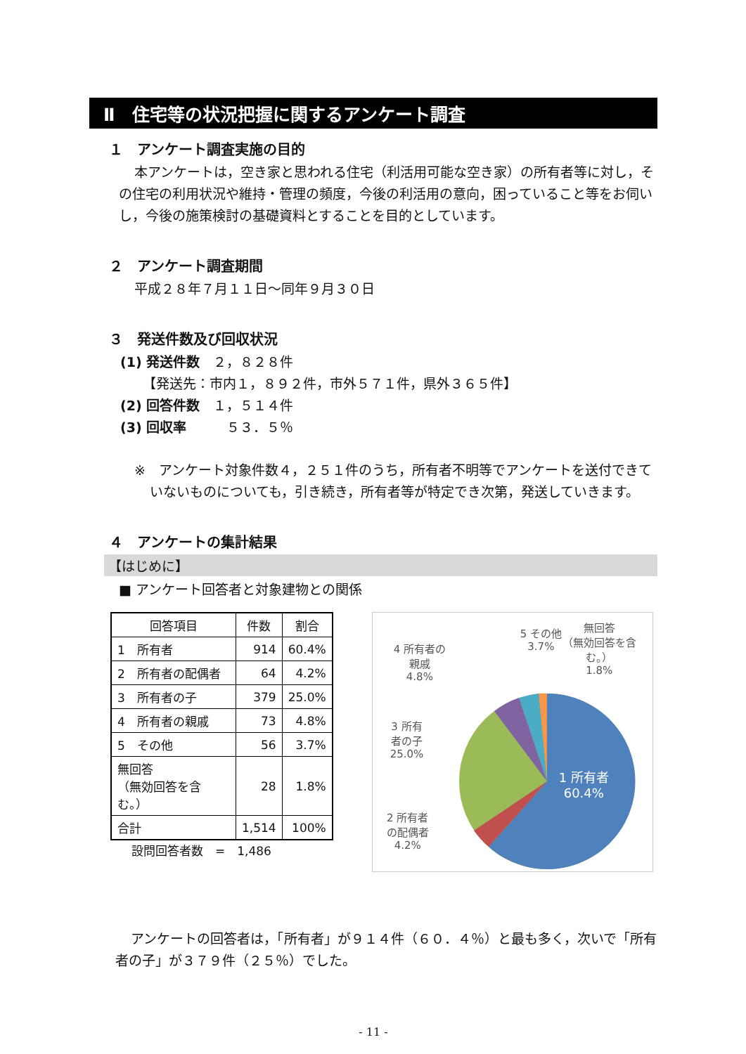Ⅱ　住宅等の状況把握に関するアンケート調査
１　アンケート調査実施の目的
本アンケートは，空き家と思われる住宅（利活用可能な空き家）の所有者等に対し，その住宅の利用状況や維持・管理の頻度，今後の利活用の意向，困っていること等をお伺いし，今後の施策検討の基礎資料とすることを目的としています。
２　アンケート調査期間
平成２８年７月１１日～同年９月３０日
３　発送件数及び回収状況
(1) 発送件数　２，８２８件
【発送先：市内１，８９２件，市外５７１件，県外３６５件】
(2) 回答件数　１，５１４件
(3) 回収率　　　５３．５％
※　アンケート対象件数４，２５１件のうち，所有者不明等でアンケートを送付できていないものについても，引き続き，所有者等が特定でき次第，発送していきます。
４　アンケートの集計結果
【はじめに】
■ アンケート回答者と対象建物との関係
| 回答項目 | 件数 | 割合 |
| --- | --- | --- |
| 1 所有者 | 914 | 60.4% |
| 2 所有者の配偶者 | 64 | 4.2% |
| 3 所有者の子 | 379 | 25.0% |
| 4 所有者の親戚 | 73 | 4.8% |
| 5 その他 | 56 | 3.7% |
| 無回答 （無効回答を含む。） | 28 | 1.8% |
| 合計 | 1,514 | 100% |
設問回答者数　=　1,486
無回答
（無効回答を含
む。）
1.8%
5 その他
3.7%
4 所有者の
親戚
4.8%
3 所有
者の子
25.0%
2 所有者
の配偶者
4.2%
1 所有者
60.4%
アンケートの回答者は，「所有者」が９１４件（６０．４％）と最も多く，次いで「所有者の子」が３７９件（２５％）でした。
- 11 -